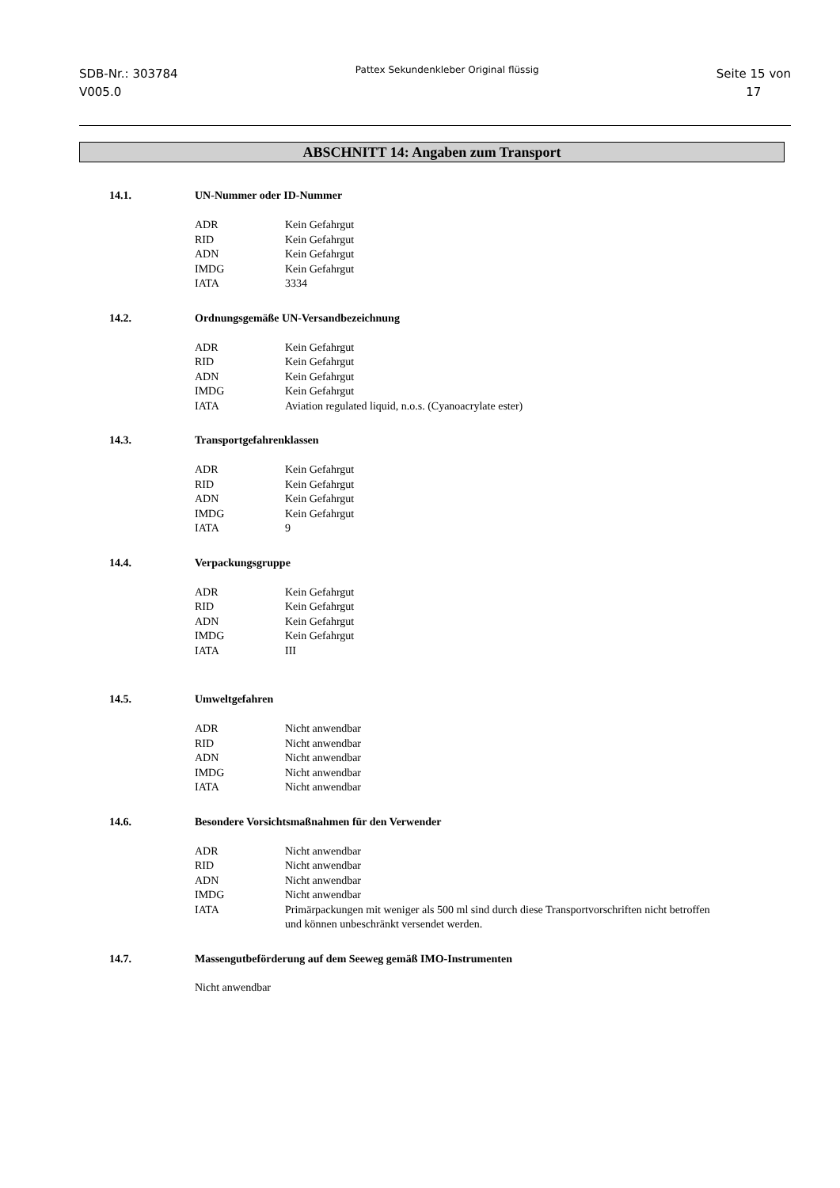SDB-Nr.: 303784
V005.0
Pattex Sekundenkleber Original flüssig
Seite 15 von
17
ABSCHNITT 14: Angaben zum Transport
14.1. UN-Nummer oder ID-Nummer
| ADR | Kein Gefahrgut |
| RID | Kein Gefahrgut |
| ADN | Kein Gefahrgut |
| IMDG | Kein Gefahrgut |
| IATA | 3334 |
14.2. Ordnungsgemäße UN-Versandbezeichnung
| ADR | Kein Gefahrgut |
| RID | Kein Gefahrgut |
| ADN | Kein Gefahrgut |
| IMDG | Kein Gefahrgut |
| IATA | Aviation regulated liquid, n.o.s. (Cyanoacrylate ester) |
14.3. Transportgefahrenklassen
| ADR | Kein Gefahrgut |
| RID | Kein Gefahrgut |
| ADN | Kein Gefahrgut |
| IMDG | Kein Gefahrgut |
| IATA | 9 |
14.4. Verpackungsgruppe
| ADR | Kein Gefahrgut |
| RID | Kein Gefahrgut |
| ADN | Kein Gefahrgut |
| IMDG | Kein Gefahrgut |
| IATA | III |
14.5. Umweltgefahren
| ADR | Nicht anwendbar |
| RID | Nicht anwendbar |
| ADN | Nicht anwendbar |
| IMDG | Nicht anwendbar |
| IATA | Nicht anwendbar |
14.6. Besondere Vorsichtsmaßnahmen für den Verwender
| ADR | Nicht anwendbar |
| RID | Nicht anwendbar |
| ADN | Nicht anwendbar |
| IMDG | Nicht anwendbar |
| IATA | Primärpackungen mit weniger als 500 ml sind durch diese Transportvorschriften nicht betroffen und können unbeschränkt versendet werden. |
14.7. Massengutbeförderung auf dem Seeweg gemäß IMO-Instrumenten
Nicht anwendbar